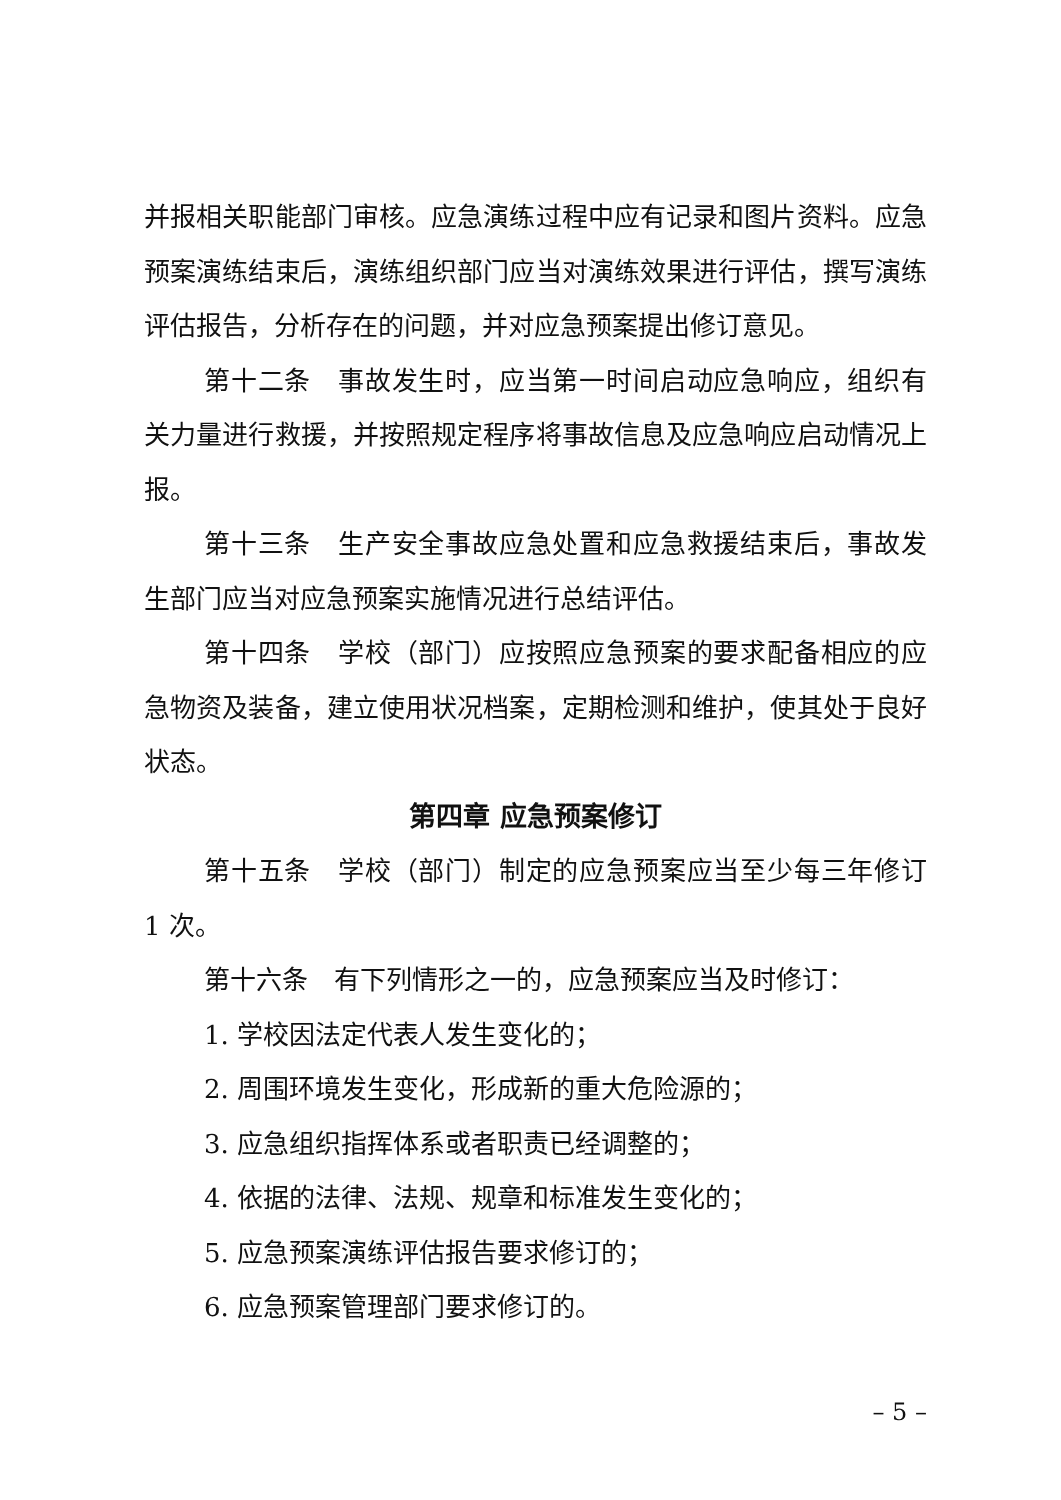并报相关职能部门审核。应急演练过程中应有记录和图片资料。应急预案演练结束后，演练组织部门应当对演练效果进行评估，撰写演练评估报告，分析存在的问题，并对应急预案提出修订意见。
第十二条　事故发生时，应当第一时间启动应急响应，组织有关力量进行救援，并按照规定程序将事故信息及应急响应启动情况上报。
第十三条　生产安全事故应急处置和应急救援结束后，事故发生部门应当对应急预案实施情况进行总结评估。
第十四条　学校（部门）应按照应急预案的要求配备相应的应急物资及装备，建立使用状况档案，定期检测和维护，使其处于良好状态。
第四章 应急预案修订
第十五条　学校（部门）制定的应急预案应当至少每三年修订 1 次。
第十六条　有下列情形之一的，应急预案应当及时修订：
1. 学校因法定代表人发生变化的；
2. 周围环境发生变化，形成新的重大危险源的；
3. 应急组织指挥体系或者职责已经调整的；
4. 依据的法律、法规、规章和标准发生变化的；
5. 应急预案演练评估报告要求修订的；
6. 应急预案管理部门要求修订的。
– 5 –